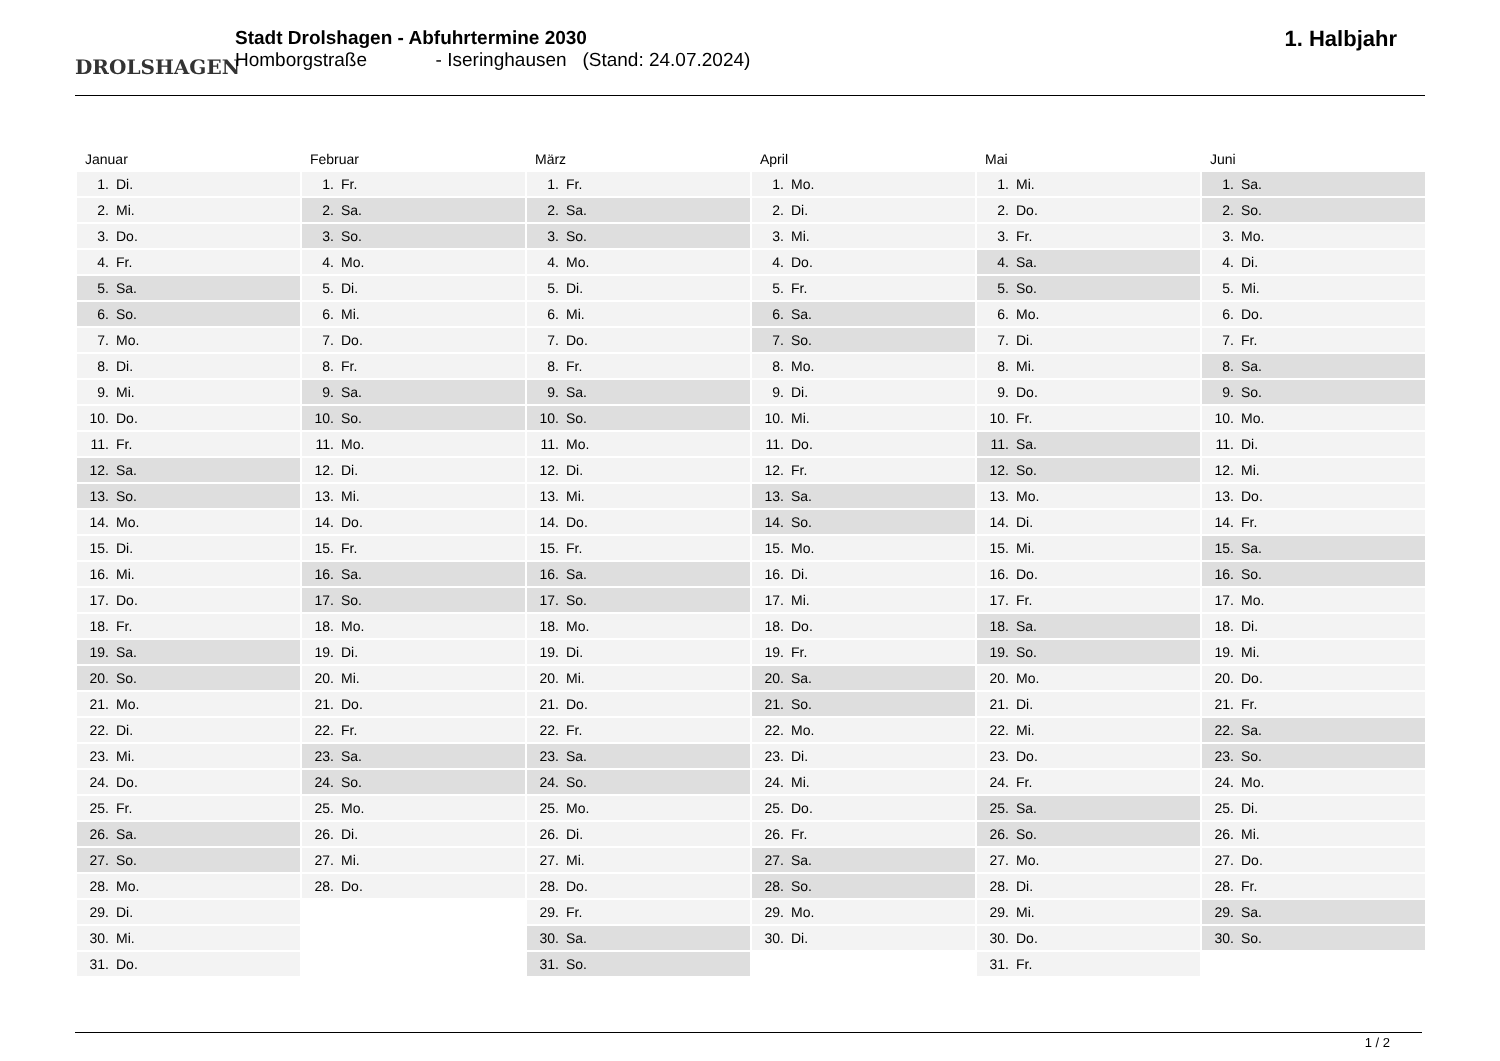DROLSHAGEN
Stadt Drolshagen - Abfuhrtermine 2030
Homborgstraße - Iseringhausen (Stand: 24.07.2024)
1. Halbjahr
Januar
| 1. | Di. |
| 2. | Mi. |
| 3. | Do. |
| 4. | Fr. |
| 5. | Sa. |
| 6. | So. |
| 7. | Mo. |
| 8. | Di. |
| 9. | Mi. |
| 10. | Do. |
| 11. | Fr. |
| 12. | Sa. |
| 13. | So. |
| 14. | Mo. |
| 15. | Di. |
| 16. | Mi. |
| 17. | Do. |
| 18. | Fr. |
| 19. | Sa. |
| 20. | So. |
| 21. | Mo. |
| 22. | Di. |
| 23. | Mi. |
| 24. | Do. |
| 25. | Fr. |
| 26. | Sa. |
| 27. | So. |
| 28. | Mo. |
| 29. | Di. |
| 30. | Mi. |
| 31. | Do. |
Februar
| 1. | Fr. |
| 2. | Sa. |
| 3. | So. |
| 4. | Mo. |
| 5. | Di. |
| 6. | Mi. |
| 7. | Do. |
| 8. | Fr. |
| 9. | Sa. |
| 10. | So. |
| 11. | Mo. |
| 12. | Di. |
| 13. | Mi. |
| 14. | Do. |
| 15. | Fr. |
| 16. | Sa. |
| 17. | So. |
| 18. | Mo. |
| 19. | Di. |
| 20. | Mi. |
| 21. | Do. |
| 22. | Fr. |
| 23. | Sa. |
| 24. | So. |
| 25. | Mo. |
| 26. | Di. |
| 27. | Mi. |
| 28. | Do. |
März
| 1. | Fr. |
| 2. | Sa. |
| 3. | So. |
| 4. | Mo. |
| 5. | Di. |
| 6. | Mi. |
| 7. | Do. |
| 8. | Fr. |
| 9. | Sa. |
| 10. | So. |
| 11. | Mo. |
| 12. | Di. |
| 13. | Mi. |
| 14. | Do. |
| 15. | Fr. |
| 16. | Sa. |
| 17. | So. |
| 18. | Mo. |
| 19. | Di. |
| 20. | Mi. |
| 21. | Do. |
| 22. | Fr. |
| 23. | Sa. |
| 24. | So. |
| 25. | Mo. |
| 26. | Di. |
| 27. | Mi. |
| 28. | Do. |
| 29. | Fr. |
| 30. | Sa. |
| 31. | So. |
April
| 1. | Mo. |
| 2. | Di. |
| 3. | Mi. |
| 4. | Do. |
| 5. | Fr. |
| 6. | Sa. |
| 7. | So. |
| 8. | Mo. |
| 9. | Di. |
| 10. | Mi. |
| 11. | Do. |
| 12. | Fr. |
| 13. | Sa. |
| 14. | So. |
| 15. | Mo. |
| 16. | Di. |
| 17. | Mi. |
| 18. | Do. |
| 19. | Fr. |
| 20. | Sa. |
| 21. | So. |
| 22. | Mo. |
| 23. | Di. |
| 24. | Mi. |
| 25. | Do. |
| 26. | Fr. |
| 27. | Sa. |
| 28. | So. |
| 29. | Mo. |
| 30. | Di. |
Mai
| 1. | Mi. |
| 2. | Do. |
| 3. | Fr. |
| 4. | Sa. |
| 5. | So. |
| 6. | Mo. |
| 7. | Di. |
| 8. | Mi. |
| 9. | Do. |
| 10. | Fr. |
| 11. | Sa. |
| 12. | So. |
| 13. | Mo. |
| 14. | Di. |
| 15. | Mi. |
| 16. | Do. |
| 17. | Fr. |
| 18. | Sa. |
| 19. | So. |
| 20. | Mo. |
| 21. | Di. |
| 22. | Mi. |
| 23. | Do. |
| 24. | Fr. |
| 25. | Sa. |
| 26. | So. |
| 27. | Mo. |
| 28. | Di. |
| 29. | Mi. |
| 30. | Do. |
| 31. | Fr. |
Juni
| 1. | Sa. |
| 2. | So. |
| 3. | Mo. |
| 4. | Di. |
| 5. | Mi. |
| 6. | Do. |
| 7. | Fr. |
| 8. | Sa. |
| 9. | So. |
| 10. | Mo. |
| 11. | Di. |
| 12. | Mi. |
| 13. | Do. |
| 14. | Fr. |
| 15. | Sa. |
| 16. | So. |
| 17. | Mo. |
| 18. | Di. |
| 19. | Mi. |
| 20. | Do. |
| 21. | Fr. |
| 22. | Sa. |
| 23. | So. |
| 24. | Mo. |
| 25. | Di. |
| 26. | Mi. |
| 27. | Do. |
| 28. | Fr. |
| 29. | Sa. |
| 30. | So. |
1 / 2